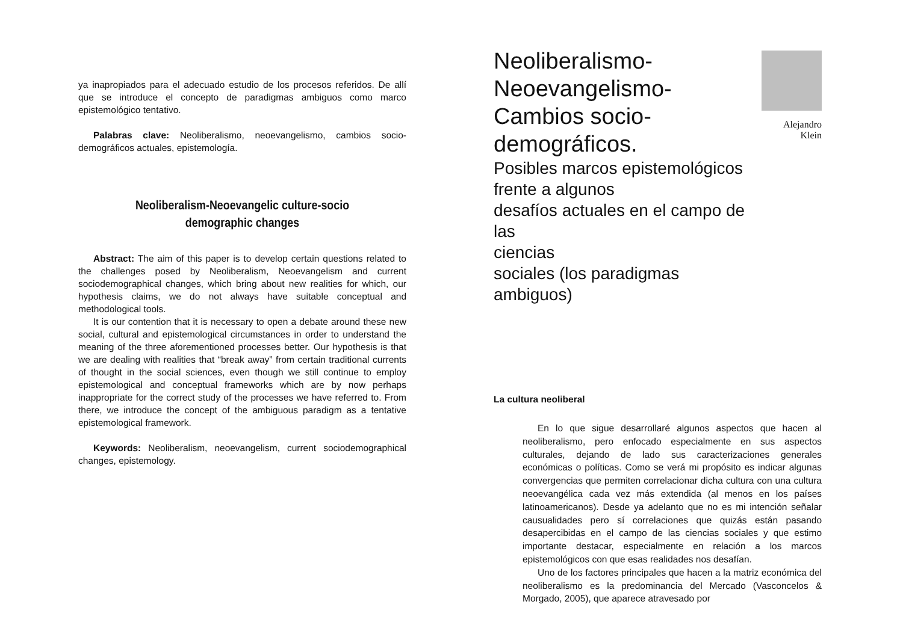ya inapropiados para el adecuado estudio de los procesos referidos. De allí que se introduce el concepto de paradigmas ambiguos como marco epistemológico tentativo.
Palabras clave: Neoliberalismo, neoevangelismo, cambios socio-demográficos actuales, epistemología.
Neoliberalism-Neoevangelic culture-socio demographic changes
Abstract: The aim of this paper is to develop certain questions related to the challenges posed by Neoliberalism, Neoevangelism and current sociodemographical changes, which bring about new realities for which, our hypothesis claims, we do not always have suitable conceptual and methodological tools.
It is our contention that it is necessary to open a debate around these new social, cultural and epistemological circumstances in order to understand the meaning of the three aforementioned processes better. Our hypothesis is that we are dealing with realities that “break away” from certain traditional currents of thought in the social sciences, even though we still continue to employ epistemological and conceptual frameworks which are by now perhaps inappropriate for the correct study of the processes we have referred to. From there, we introduce the concept of the ambiguous paradigm as a tentative epistemological framework.
Keywords: Neoliberalism, neoevangelism, current sociodemographical changes, epistemology.
Neoliberalismo-
Neoevangelismo-
Cambios socio-
demográficos.
Posibles marcos epistemológicos
frente a algunos
desafíos actuales en el campo de las
ciencias
sociales (los paradigmas ambiguos)
Alejandro Klein
La cultura neoliberal
En lo que sigue desarrollaré algunos aspectos que hacen al neoliberalismo, pero enfocado especialmente en sus aspectos culturales, dejando de lado sus caracterizaciones generales económicas o políticas. Como se verá mi propósito es indicar algunas convergencias que permiten correlacionar dicha cultura con una cultura neoevangélica cada vez más extendida (al menos en los países latinoamericanos). Desde ya adelanto que no es mi intención señalar causualidades pero sí correlaciones que quizás están pasando desapercibidas en el campo de las ciencias sociales y que estimo importante destacar, especialmente en relación a los marcos epistemológicos con que esas realidades nos desafían.
Uno de los factores principales que hacen a la matriz económica del neoliberalismo es la predominancia del Mercado (Vasconcelos & Morgado, 2005), que aparece atravesado por